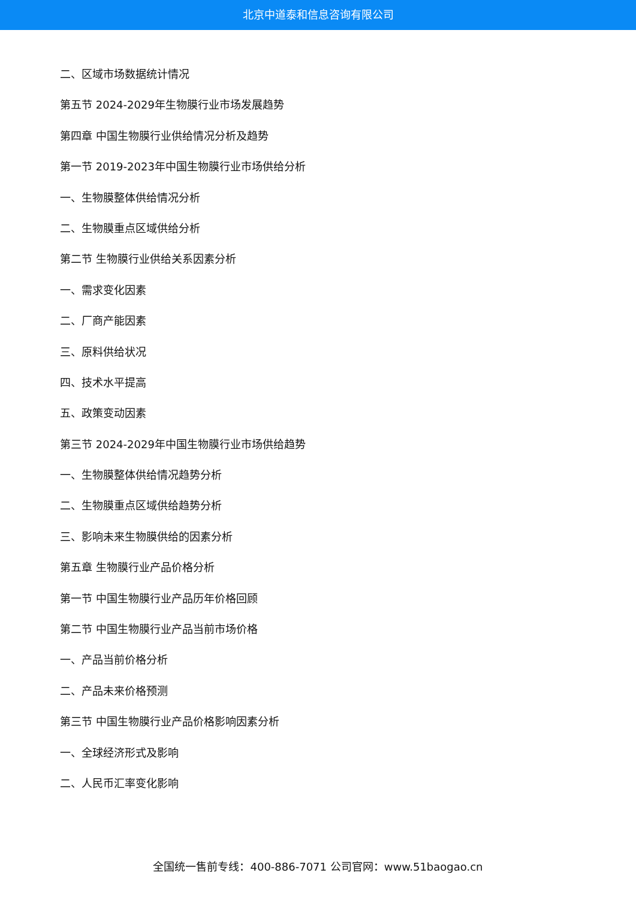北京中道泰和信息咨询有限公司
二、区域市场数据统计情况
第五节 2024-2029年生物膜行业市场发展趋势
第四章 中国生物膜行业供给情况分析及趋势
第一节 2019-2023年中国生物膜行业市场供给分析
一、生物膜整体供给情况分析
二、生物膜重点区域供给分析
第二节 生物膜行业供给关系因素分析
一、需求变化因素
二、厂商产能因素
三、原料供给状况
四、技术水平提高
五、政策变动因素
第三节 2024-2029年中国生物膜行业市场供给趋势
一、生物膜整体供给情况趋势分析
二、生物膜重点区域供给趋势分析
三、影响未来生物膜供给的因素分析
第五章 生物膜行业产品价格分析
第一节 中国生物膜行业产品历年价格回顾
第二节 中国生物膜行业产品当前市场价格
一、产品当前价格分析
二、产品未来价格预测
第三节 中国生物膜行业产品价格影响因素分析
一、全球经济形式及影响
二、人民币汇率变化影响
全国统一售前专线：400-886-7071 公司官网：www.51baogao.cn